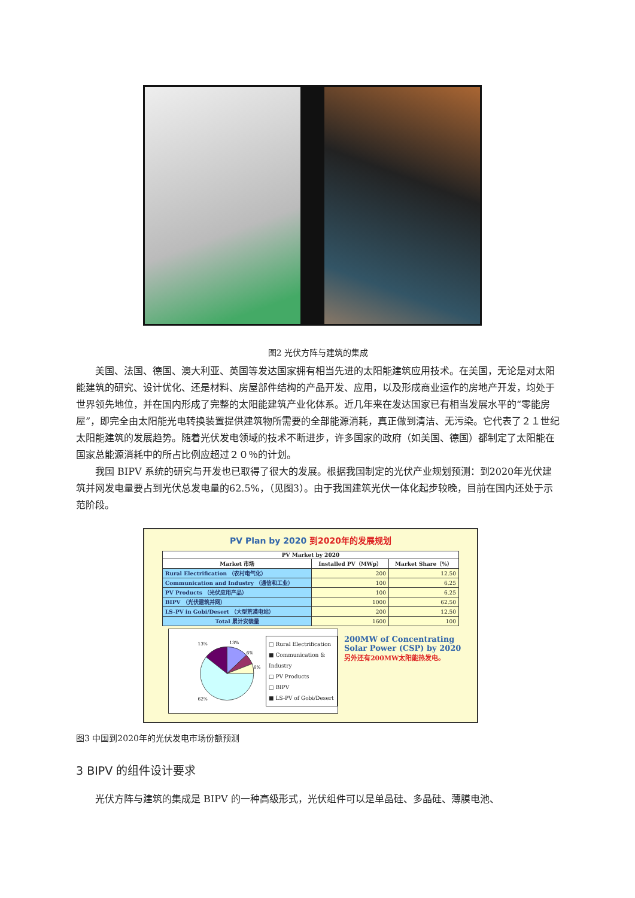图2 光伏方阵与建筑的集成
美国、法国、德国、澳大利亚、英国等发达国家拥有相当先进的太阳能建筑应用技术。在美国，无论是对太阳能建筑的研究、设计优化、还是材料、房屋部件结构的产品开发、应用，以及形成商业运作的房地产开发，均处于世界领先地位，并在国内形成了完整的太阳能建筑产业化体系。近几年来在发达国家已有相当发展水平的“零能房屋”，即完全由太阳能光电转换装置提供建筑物所需要的全部能源消耗，真正做到清洁、无污染。它代表了２１世纪太阳能建筑的发展趋势。随着光伏发电领域的技术不断进步，许多国家的政府（如美国、德国）都制定了太阳能在国家总能源消耗中的所占比例应超过２０％的计划。
我国 BIPV 系统的研究与开发也已取得了很大的发展。根据我国制定的光伏产业规划预测：到2020年光伏建筑并网发电量要占到光伏总发电量的62.5%，（见图3）。由于我国建筑光伏一体化起步较晚，目前在国内还处于示范阶段。
PV Plan by 2020 到2020年的发展规划
| PV Market by 2020 | | |
| --- | --- | --- |
| Market 市场 | Installed PV（MWp） | Market Share（%） |
| Rural Electrification （农村电气化） | 200 | 12.50 |
| Communication and Industry （通信和工业） | 100 | 6.25 |
| PV Products （光伏应用产品） | 100 | 6.25 |
| BIPV （光伏建筑并网） | 1000 | 62.50 |
| LS-PV in Gobi/Desert （大型荒漠电站） | 200 | 12.50 |
| Total 累计安装量 | 1600 | 100 |
13%
13%
6%
6%
62%
□ Rural Electrification
■ Communication & Industry
□ PV Products
□ BIPV
■ LS-PV of Gobi/Desert
200MW of Concentrating Solar Power (CSP) by 2020
另外还有200MW太阳能热发电。
图3 中国到2020年的光伏发电市场份额预测
3 BIPV 的组件设计要求
光伏方阵与建筑的集成是 BIPV 的一种高级形式，光伏组件可以是单晶硅、多晶硅、薄膜电池、